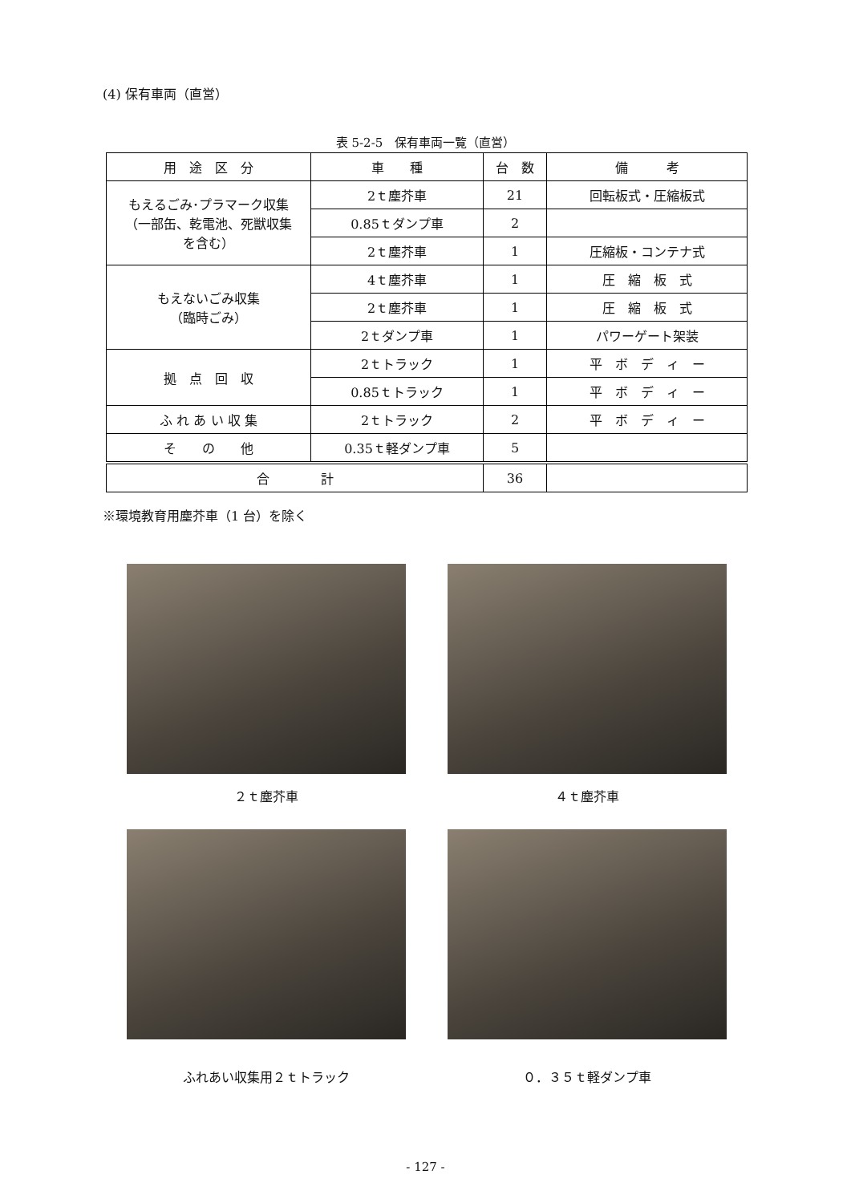(4) 保有車両（直営）
表 5-2-5　保有車両一覧（直営）
| 用 途 区 分 | 車 種 | 台 数 | 備 考 |
| --- | --- | --- | --- |
| もえるごみ･プラマーク収集 （一部缶、乾電池、死獣収集 を含む） | 2ｔ塵芥車 | 21 | 回転板式・圧縮板式 |
| | 0.85ｔダンプ車 | 2 | |
| | 2ｔ塵芥車 | 1 | 圧縮板・コンテナ式 |
| もえないごみ収集 （臨時ごみ） | 4ｔ塵芥車 | 1 | 圧 縮 板 式 |
| | 2ｔ塵芥車 | 1 | 圧 縮 板 式 |
| | 2ｔダンプ車 | 1 | パワーゲート架装 |
| 拠 点 回 収 | 2ｔトラック | 1 | 平 ボ デ ィ ー |
| | 0.85ｔトラック | 1 | 平 ボ デ ィ ー |
| ふ れ あ い 収 集 | 2ｔトラック | 2 | 平 ボ デ ィ ー |
| そ の 他 | 0.35ｔ軽ダンプ車 | 5 | |
| 合 計 | | 36 | |
※環境教育用塵芥車（1 台）を除く
２ｔ塵芥車 ４ｔ塵芥車
ふれあい収集用２ｔトラック ０．３５ｔ軽ダンプ車
- 127 -